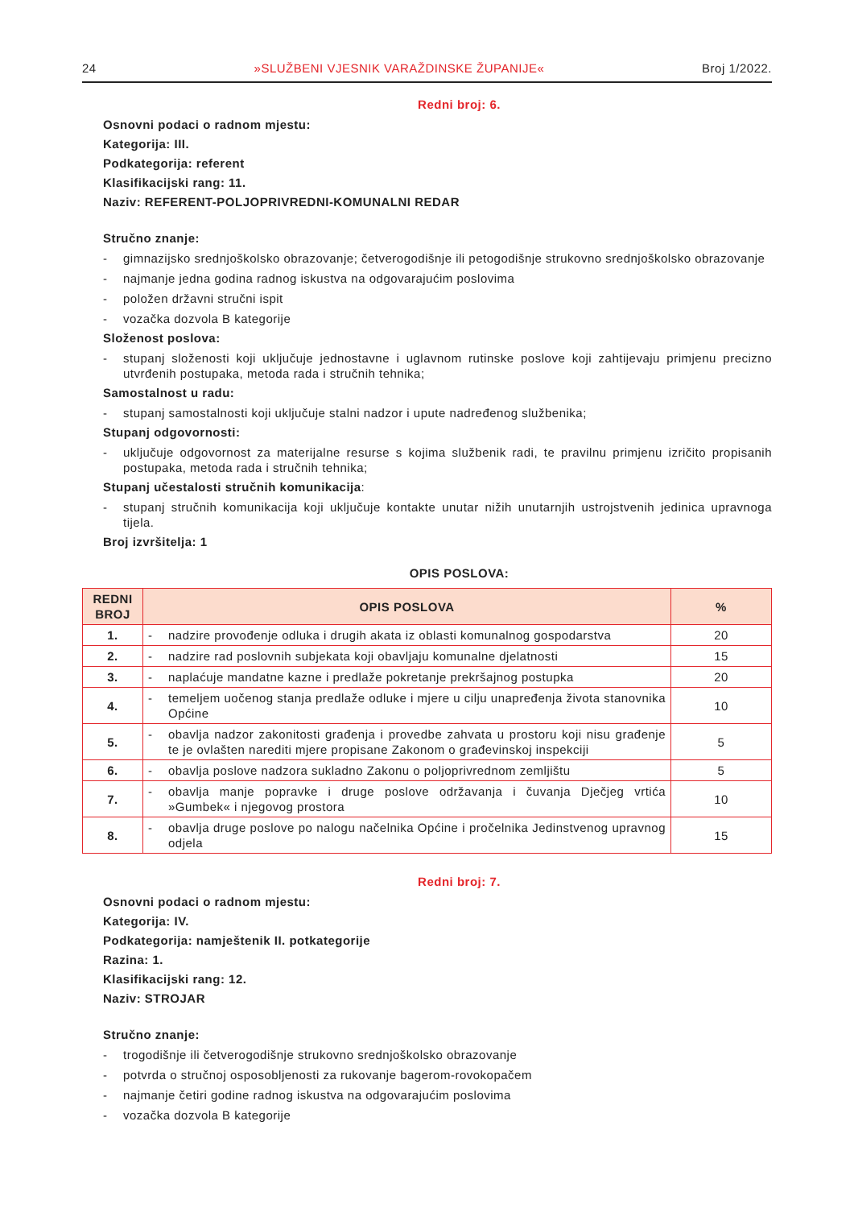24 »SLUŽBENI VJESNIK VARAŽDINSKE ŽUPANIJE« Broj 1/2022.
Redni broj: 6.
Osnovni podaci o radnom mjestu:
Kategorija: III.
Podkategorija: referent
Klasifikacijski rang: 11.
Naziv: REFERENT-POLJOPRIVREDNI-KOMUNALNI REDAR
Stručno znanje:
- gimnazijsko srednjoškolsko obrazovanje; četverogodišnje ili petogodišnje strukovno srednjoškolsko obrazovanje
- najmanje jedna godina radnog iskustva na odgovarajućim poslovima
- položen državni stručni ispit
- vozačka dozvola B kategorije
Složenost poslova:
- stupanj složenosti koji uključuje jednostavne i uglavnom rutinske poslove koji zahtijevaju primjenu precizno utvrđenih postupaka, metoda rada i stručnih tehnika;
Samostalnost u radu:
- stupanj samostalnosti koji uključuje stalni nadzor i upute nadređenog službenika;
Stupanj odgovornosti:
- uključuje odgovornost za materijalne resurse s kojima službenik radi, te pravilnu primjenu izričito propisanih postupaka, metoda rada i stručnih tehnika;
Stupanj učestalosti stručnih komunikacija:
- stupanj stručnih komunikacija koji uključuje kontakte unutar nižih unutarnjih ustrojstvenih jedinica upravnoga tijela.
Broj izvršitelja: 1
OPIS POSLOVA:
| REDNI BROJ | OPIS POSLOVA | % |
| --- | --- | --- |
| 1. | - nadzire provođenje odluka i drugih akata iz oblasti komunalnog gospodarstva | 20 |
| 2. | - nadzire rad poslovnih subjekata koji obavljaju komunalne djelatnosti | 15 |
| 3. | - naplaćuje mandatne kazne i predlaže pokretanje prekršajnog postupka | 20 |
| 4. | - temeljem uočenog stanja predlaže odluke i mjere u cilju unapređenja života stanovnika Općine | 10 |
| 5. | - obavlja nadzor zakonitosti građenja i provedbe zahvata u prostoru koji nisu građenje te je ovlašten narediti mjere propisane Zakonom o građevinskoj inspekciji | 5 |
| 6. | - obavlja poslove nadzora sukladno Zakonu o poljoprivrednom zemljištu | 5 |
| 7. | - obavlja manje popravke i druge poslove održavanja i čuvanja Dječjeg vrtića »Gumbek« i njegovog prostora | 10 |
| 8. | - obavlja druge poslove po nalogu načelnika Općine i pročelnika Jedinstvenog upravnog odjela | 15 |
Redni broj: 7.
Osnovni podaci o radnom mjestu:
Kategorija: IV.
Podkategorija: namještenik II. potkategorije
Razina: 1.
Klasifikacijski rang: 12.
Naziv: STROJAR
Stručno znanje:
- trogodišnje ili četverogodišnje strukovno srednjoškolsko obrazovanje
- potvrda o stručnoj osposobljenosti za rukovanje bagerom-rovokopačem
- najmanje četiri godine radnog iskustva na odgovarajućim poslovima
- vozačka dozvola B kategorije